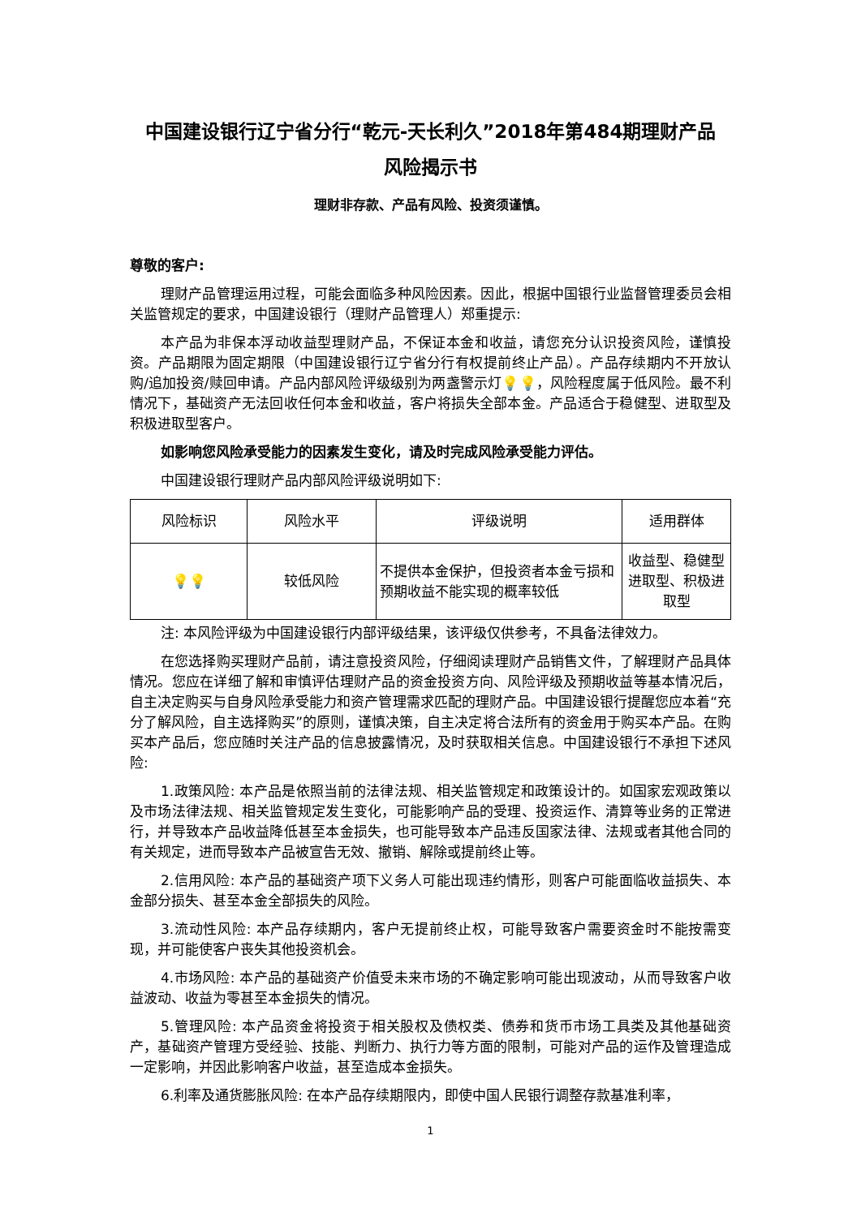中国建设银行辽宁省分行“乾元-天长利久”2018年第484期理财产品
风险揭示书
理财非存款、产品有风险、投资须谨慎。
尊敬的客户:
理财产品管理运用过程，可能会面临多种风险因素。因此，根据中国银行业监督管理委员会相关监管规定的要求，中国建设银行（理财产品管理人）郑重提示:
本产品为非保本浮动收益型理财产品，不保证本金和收益，请您充分认识投资风险，谨慎投资。产品期限为固定期限（中国建设银行辽宁省分行有权提前终止产品）。产品存续期内不开放认购/追加投资/赎回申请。产品内部风险评级级别为两盏警示灯💡💡，风险程度属于低风险。最不利情况下，基础资产无法回收任何本金和收益，客户将损失全部本金。产品适合于稳健型、进取型及积极进取型客户。
如影响您风险承受能力的因素发生变化，请及时完成风险承受能力评估。
中国建设银行理财产品内部风险评级说明如下:
| 风险标识 | 风险水平 | 评级说明 | 适用群体 |
| 💡💡 | 较低风险 | 不提供本金保护，但投资者本金亏损和预期收益不能实现的概率较低 | 收益型、稳健型进取型、积极进取型 |
注: 本风险评级为中国建设银行内部评级结果，该评级仅供参考，不具备法律效力。
在您选择购买理财产品前，请注意投资风险，仔细阅读理财产品销售文件，了解理财产品具体情况。您应在详细了解和审慎评估理财产品的资金投资方向、风险评级及预期收益等基本情况后，自主决定购买与自身风险承受能力和资产管理需求匹配的理财产品。中国建设银行提醒您应本着“充分了解风险，自主选择购买”的原则，谨慎决策，自主决定将合法所有的资金用于购买本产品。在购买本产品后，您应随时关注产品的信息披露情况，及时获取相关信息。中国建设银行不承担下述风险:
1.政策风险: 本产品是依照当前的法律法规、相关监管规定和政策设计的。如国家宏观政策以及市场法律法规、相关监管规定发生变化，可能影响产品的受理、投资运作、清算等业务的正常进行，并导致本产品收益降低甚至本金损失，也可能导致本产品违反国家法律、法规或者其他合同的有关规定，进而导致本产品被宣告无效、撤销、解除或提前终止等。
2.信用风险: 本产品的基础资产项下义务人可能出现违约情形，则客户可能面临收益损失、本金部分损失、甚至本金全部损失的风险。
3.流动性风险: 本产品存续期内，客户无提前终止权，可能导致客户需要资金时不能按需变现，并可能使客户丧失其他投资机会。
4.市场风险: 本产品的基础资产价值受未来市场的不确定影响可能出现波动，从而导致客户收益波动、收益为零甚至本金损失的情况。
5.管理风险: 本产品资金将投资于相关股权及债权类、债券和货币市场工具类及其他基础资产，基础资产管理方受经验、技能、判断力、执行力等方面的限制，可能对产品的运作及管理造成一定影响，并因此影响客户收益，甚至造成本金损失。
6.利率及通货膨胀风险: 在本产品存续期限内，即使中国人民银行调整存款基准利率，
1